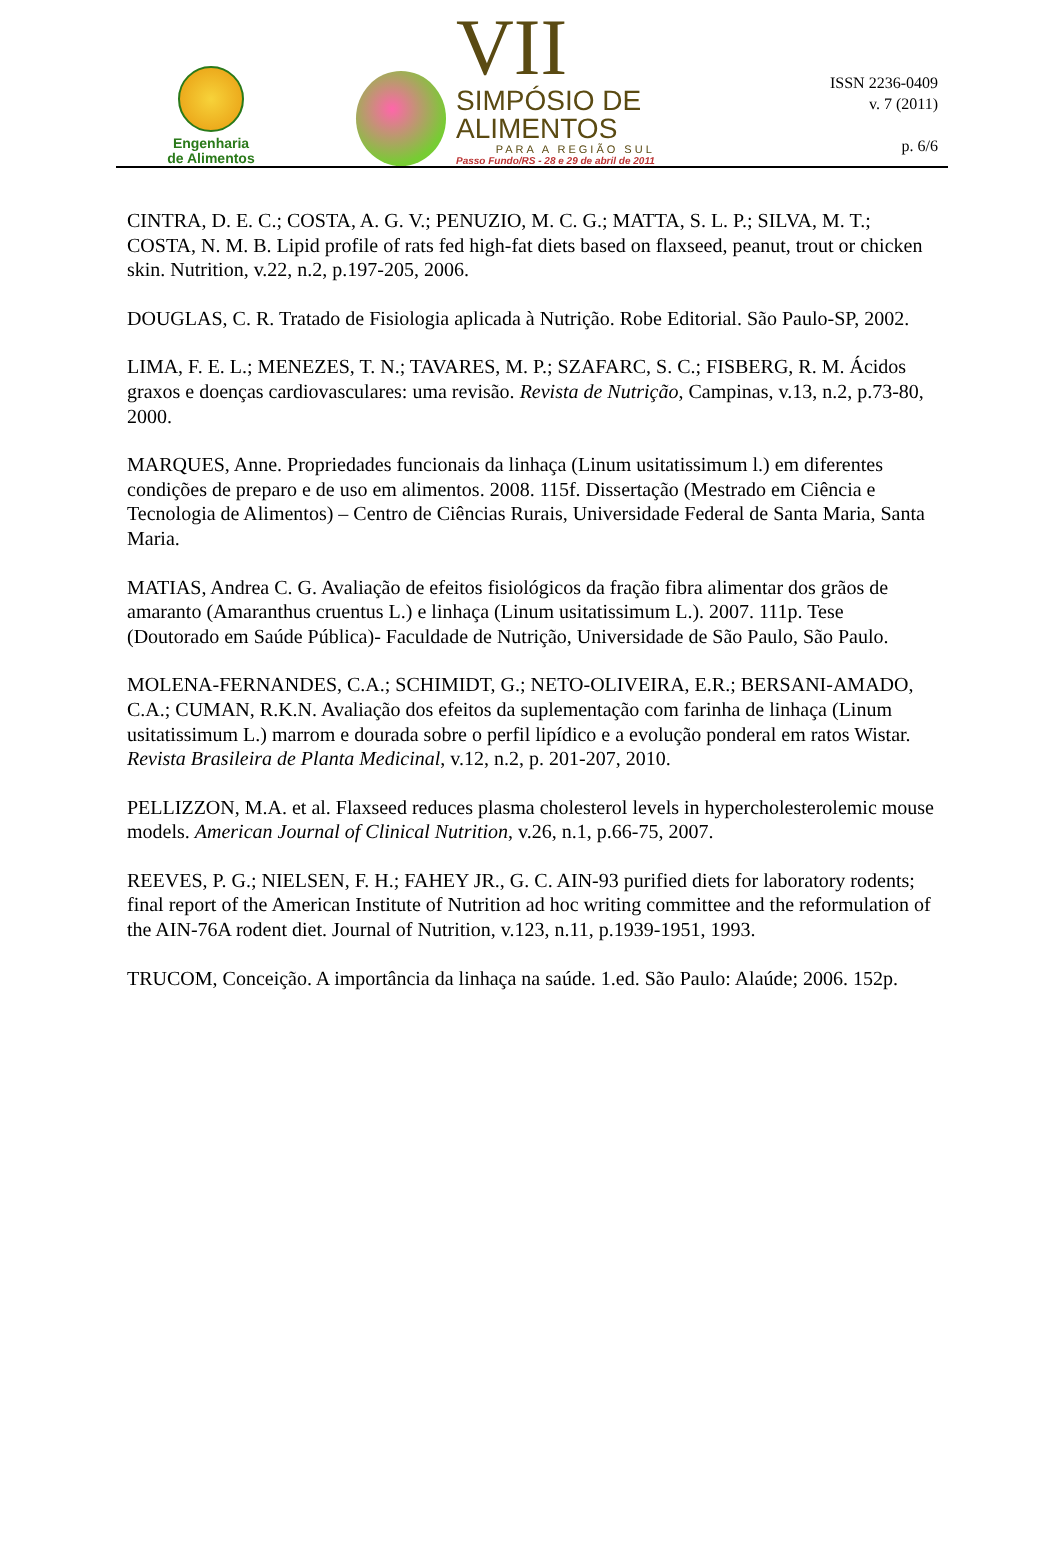Engenharia
de Alimentos
VII
SIMPÓSIO DE
ALIMENTOS
PARA A REGIÃO SUL
Passo Fundo/RS - 28 e 29 de abril de 2011
ISSN 2236-0409
v. 7 (2011)
p. 6/6
CINTRA, D. E. C.; COSTA, A. G. V.; PENUZIO, M. C. G.; MATTA, S. L. P.; SILVA, M. T.; COSTA, N. M. B. Lipid profile of rats fed high-fat diets based on flaxseed, peanut, trout or chicken skin. Nutrition, v.22, n.2, p.197-205, 2006.
DOUGLAS, C. R. Tratado de Fisiologia aplicada à Nutrição. Robe Editorial. São Paulo-SP, 2002.
LIMA, F. E. L.; MENEZES, T. N.; TAVARES, M. P.; SZAFARC, S. C.; FISBERG, R. M. Ácidos graxos e doenças cardiovasculares: uma revisão. Revista de Nutrição, Campinas, v.13, n.2, p.73-80, 2000.
MARQUES, Anne. Propriedades funcionais da linhaça (Linum usitatissimum l.) em diferentes condições de preparo e de uso em alimentos. 2008. 115f. Dissertação (Mestrado em Ciência e Tecnologia de Alimentos) – Centro de Ciências Rurais, Universidade Federal de Santa Maria, Santa Maria.
MATIAS, Andrea C. G. Avaliação de efeitos fisiológicos da fração fibra alimentar dos grãos de amaranto (Amaranthus cruentus L.) e linhaça (Linum usitatissimum L.). 2007. 111p. Tese (Doutorado em Saúde Pública)- Faculdade de Nutrição, Universidade de São Paulo, São Paulo.
MOLENA-FERNANDES, C.A.; SCHIMIDT, G.; NETO-OLIVEIRA, E.R.; BERSANI-AMADO, C.A.; CUMAN, R.K.N. Avaliação dos efeitos da suplementação com farinha de linhaça (Linum usitatissimum L.) marrom e dourada sobre o perfil lipídico e a evolução ponderal em ratos Wistar. Revista Brasileira de Planta Medicinal, v.12, n.2, p. 201-207, 2010.
PELLIZZON, M.A. et al. Flaxseed reduces plasma cholesterol levels in hypercholesterolemic mouse models. American Journal of Clinical Nutrition, v.26, n.1, p.66-75, 2007.
REEVES, P. G.; NIELSEN, F. H.; FAHEY JR., G. C. AIN-93 purified diets for laboratory rodents; final report of the American Institute of Nutrition ad hoc writing committee and the reformulation of the AIN-76A rodent diet. Journal of Nutrition, v.123, n.11, p.1939-1951, 1993.
TRUCOM, Conceição. A importância da linhaça na saúde. 1.ed. São Paulo: Alaúde; 2006. 152p.